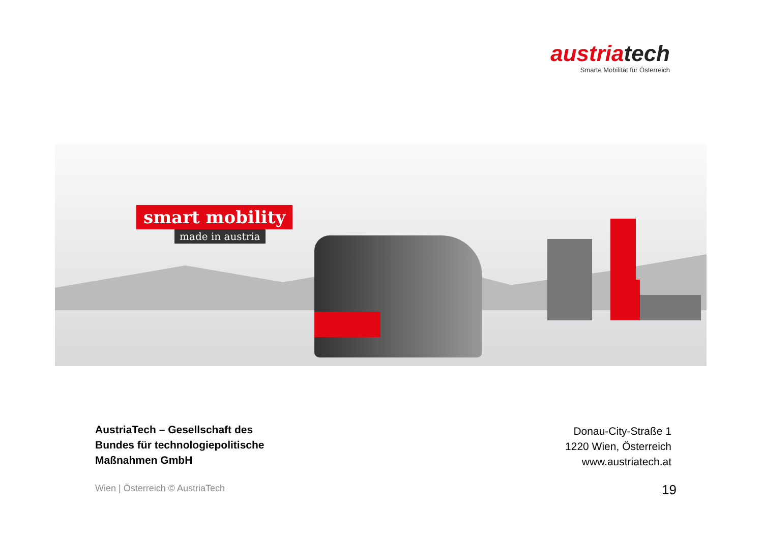austriatech
Smarte Mobilität für Österreich
smart mobility
made in austria
AustriaTech – Gesellschaft des
Bundes für technologiepolitische
Maßnahmen GmbH
Donau-City-Straße 1
1220 Wien, Österreich
www.austriatech.at
Wien | Österreich © AustriaTech
19